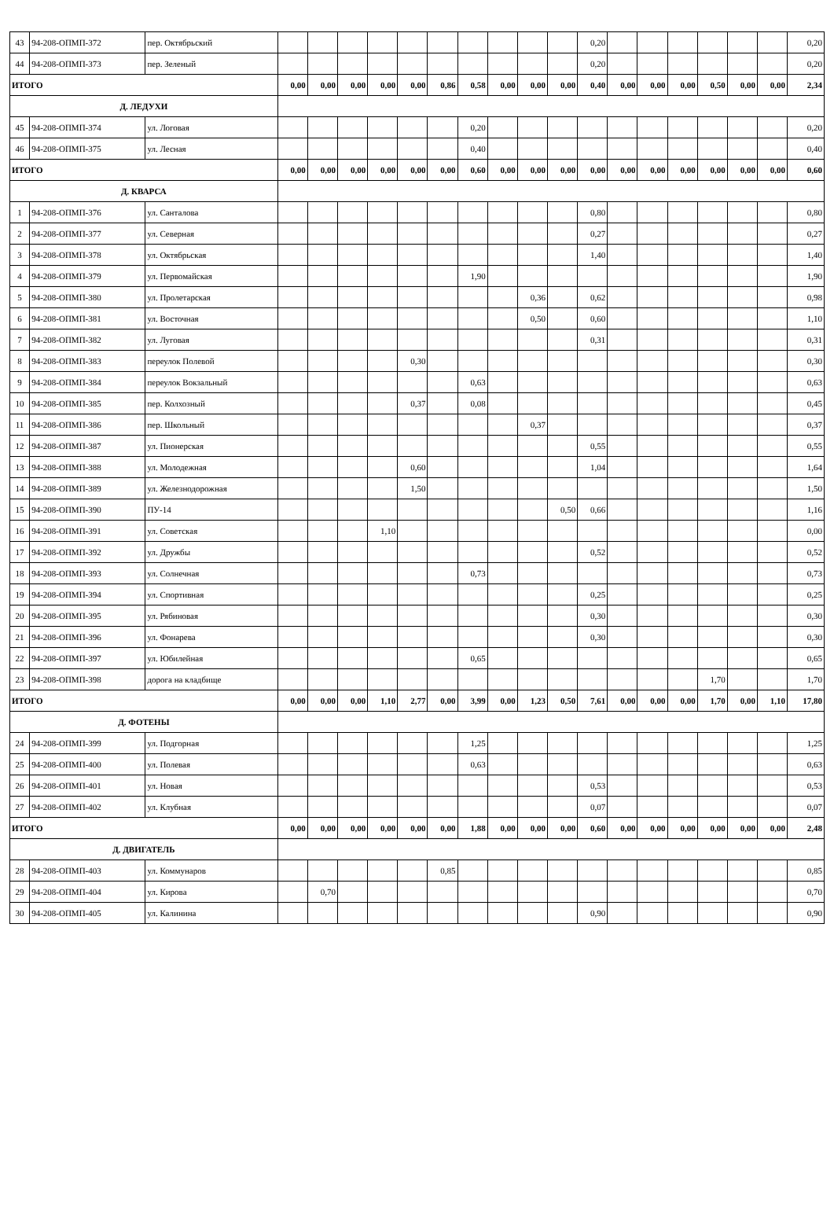| 43 | 94-208-ОПМП-372 | пер. Октябрьский | | | | | | | | | | | 0,20 | | | | | | | 0,20 |
| 44 | 94-208-ОПМП-373 | пер. Зеленый | | | | | | | | | | | 0,20 | | | | | | | 0,20 |
| ИТОГО | | | 0,00 | 0,00 | 0,00 | 0,00 | 0,00 | 0,86 | 0,58 | 0,00 | 0,00 | 0,00 | 0,40 | 0,00 | 0,00 | 0,00 | 0,50 | 0,00 | 0,00 | 2,34 |
| Д. ЛЕДУХИ | | | | | | | | | | | | | | | | | | | | |
| 45 | 94-208-ОПМП-374 | ул. Логовая | | | | | | | 0,20 | | | | | | | | | | | 0,20 |
| 46 | 94-208-ОПМП-375 | ул. Лесная | | | | | | | 0,40 | | | | | | | | | | | 0,40 |
| ИТОГО | | | 0,00 | 0,00 | 0,00 | 0,00 | 0,00 | 0,00 | 0,60 | 0,00 | 0,00 | 0,00 | 0,00 | 0,00 | 0,00 | 0,00 | 0,00 | 0,00 | 0,00 | 0,60 |
| Д. КВАРСА | | | | | | | | | | | | | | | | | | | | |
| 1 | 94-208-ОПМП-376 | ул. Санталова | | | | | | | | | | | 0,80 | | | | | | | 0,80 |
| 2 | 94-208-ОПМП-377 | ул. Северная | | | | | | | | | | | 0,27 | | | | | | | 0,27 |
| 3 | 94-208-ОПМП-378 | ул. Октябрьская | | | | | | | | | | | 1,40 | | | | | | | 1,40 |
| 4 | 94-208-ОПМП-379 | ул. Первомайская | | | | | | | 1,90 | | | | | | | | | | | 1,90 |
| 5 | 94-208-ОПМП-380 | ул. Пролетарская | | | | | | | | | 0,36 | | 0,62 | | | | | | | 0,98 |
| 6 | 94-208-ОПМП-381 | ул. Восточная | | | | | | | | | 0,50 | | 0,60 | | | | | | | 1,10 |
| 7 | 94-208-ОПМП-382 | ул. Луговая | | | | | | | | | | | 0,31 | | | | | | | 0,31 |
| 8 | 94-208-ОПМП-383 | переулок Полевой | | | | | 0,30 | | | | | | | | | | | | | 0,30 |
| 9 | 94-208-ОПМП-384 | переулок Вокзальный | | | | | | | 0,63 | | | | | | | | | | | 0,63 |
| 10 | 94-208-ОПМП-385 | пер. Колхозный | | | | | 0,37 | | 0,08 | | | | | | | | | | | 0,45 |
| 11 | 94-208-ОПМП-386 | пер. Школьный | | | | | | | | | 0,37 | | | | | | | | | 0,37 |
| 12 | 94-208-ОПМП-387 | ул. Пионерская | | | | | | | | | | | 0,55 | | | | | | | 0,55 |
| 13 | 94-208-ОПМП-388 | ул. Молодежная | | | | | 0,60 | | | | | | 1,04 | | | | | | | 1,64 |
| 14 | 94-208-ОПМП-389 | ул. Железнодорожная | | | | | 1,50 | | | | | | | | | | | | | 1,50 |
| 15 | 94-208-ОПМП-390 | ПУ-14 | | | | | | | | | | 0,50 | 0,66 | | | | | | | 1,16 |
| 16 | 94-208-ОПМП-391 | ул. Советская | | | | 1,10 | | | | | | | | | | | | | | 0,00 |
| 17 | 94-208-ОПМП-392 | ул. Дружбы | | | | | | | | | | | 0,52 | | | | | | | 0,52 |
| 18 | 94-208-ОПМП-393 | ул. Солнечная | | | | | | | 0,73 | | | | | | | | | | | 0,73 |
| 19 | 94-208-ОПМП-394 | ул. Спортивная | | | | | | | | | | | 0,25 | | | | | | | 0,25 |
| 20 | 94-208-ОПМП-395 | ул. Рябиновая | | | | | | | | | | | 0,30 | | | | | | | 0,30 |
| 21 | 94-208-ОПМП-396 | ул. Фонарева | | | | | | | | | | | 0,30 | | | | | | | 0,30 |
| 22 | 94-208-ОПМП-397 | ул. Юбилейная | | | | | | | 0,65 | | | | | | | | | | | 0,65 |
| 23 | 94-208-ОПМП-398 | дорога на кладбище | | | | | | | | | | | | | | | 1,70 | | | 1,70 |
| ИТОГО | | | 0,00 | 0,00 | 0,00 | 1,10 | 2,77 | 0,00 | 3,99 | 0,00 | 1,23 | 0,50 | 7,61 | 0,00 | 0,00 | 0,00 | 1,70 | 0,00 | 1,10 | 17,80 |
| Д. ФОТЕНЫ | | | | | | | | | | | | | | | | | | | | |
| 24 | 94-208-ОПМП-399 | ул. Подгорная | | | | | | | 1,25 | | | | | | | | | | | 1,25 |
| 25 | 94-208-ОПМП-400 | ул. Полевая | | | | | | | 0,63 | | | | | | | | | | | 0,63 |
| 26 | 94-208-ОПМП-401 | ул. Новая | | | | | | | | | | | 0,53 | | | | | | | 0,53 |
| 27 | 94-208-ОПМП-402 | ул. Клубная | | | | | | | | | | | 0,07 | | | | | | | 0,07 |
| ИТОГО | | | 0,00 | 0,00 | 0,00 | 0,00 | 0,00 | 0,00 | 1,88 | 0,00 | 0,00 | 0,00 | 0,60 | 0,00 | 0,00 | 0,00 | 0,00 | 0,00 | 0,00 | 2,48 |
| Д. ДВИГАТЕЛЬ | | | | | | | | | | | | | | | | | | | | |
| 28 | 94-208-ОПМП-403 | ул. Коммунаров | | | | | | 0,85 | | | | | | | | | | | | 0,85 |
| 29 | 94-208-ОПМП-404 | ул. Кирова | | 0,70 | | | | | | | | | | | | | | | | 0,70 |
| 30 | 94-208-ОПМП-405 | ул. Калинина | | | | | | | | | | | 0,90 | | | | | | | 0,90 |